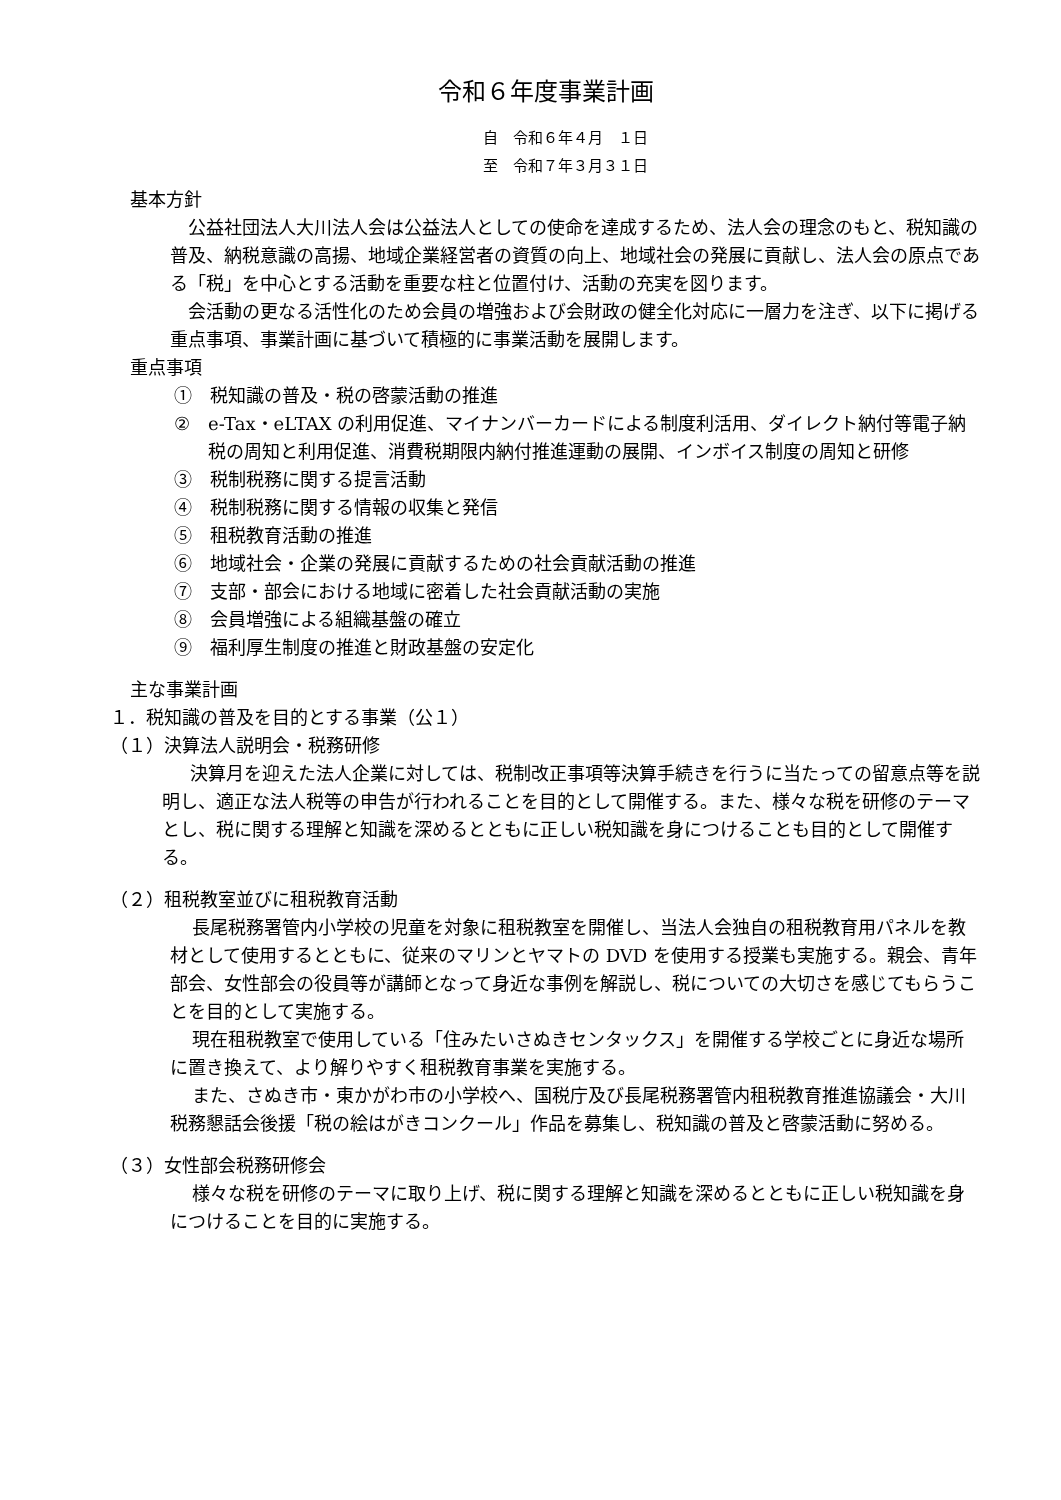令和６年度事業計画
自　令和６年４月　１日
至　令和７年３月３１日
基本方針
公益社団法人大川法人会は公益法人としての使命を達成するため、法人会の理念のもと、税知識の普及、納税意識の高揚、地域企業経営者の資質の向上、地域社会の発展に貢献し、法人会の原点である「税」を中心とする活動を重要な柱と位置付け、活動の充実を図ります。
会活動の更なる活性化のため会員の増強および会財政の健全化対応に一層力を注ぎ、以下に掲げる重点事項、事業計画に基づいて積極的に事業活動を展開します。
重点事項
①　税知識の普及・税の啓蒙活動の推進
②　e-Tax・eLTAX の利用促進、マイナンバーカードによる制度利活用、ダイレクト納付等電子納税の周知と利用促進、消費税期限内納付推進運動の展開、インボイス制度の周知と研修
③　税制税務に関する提言活動
④　税制税務に関する情報の収集と発信
⑤　租税教育活動の推進
⑥　地域社会・企業の発展に貢献するための社会貢献活動の推進
⑦　支部・部会における地域に密着した社会貢献活動の実施
⑧　会員増強による組織基盤の確立
⑨　福利厚生制度の推進と財政基盤の安定化
主な事業計画
１．税知識の普及を目的とする事業（公１）
（１）決算法人説明会・税務研修
決算月を迎えた法人企業に対しては、税制改正事項等決算手続きを行うに当たっての留意点等を説明し、適正な法人税等の申告が行われることを目的として開催する。また、様々な税を研修のテーマとし、税に関する理解と知識を深めるとともに正しい税知識を身につけることも目的として開催する。
（２）租税教室並びに租税教育活動
長尾税務署管内小学校の児童を対象に租税教室を開催し、当法人会独自の租税教育用パネルを教材として使用するとともに、従来のマリンとヤマトの DVD を使用する授業も実施する。親会、青年部会、女性部会の役員等が講師となって身近な事例を解説し、税についての大切さを感じてもらうことを目的として実施する。
現在租税教室で使用している「住みたいさぬきセンタックス」を開催する学校ごとに身近な場所に置き換えて、より解りやすく租税教育事業を実施する。
また、さぬき市・東かがわ市の小学校へ、国税庁及び長尾税務署管内租税教育推進協議会・大川税務懇話会後援「税の絵はがきコンクール」作品を募集し、税知識の普及と啓蒙活動に努める。
（３）女性部会税務研修会
様々な税を研修のテーマに取り上げ、税に関する理解と知識を深めるとともに正しい税知識を身につけることを目的に実施する。